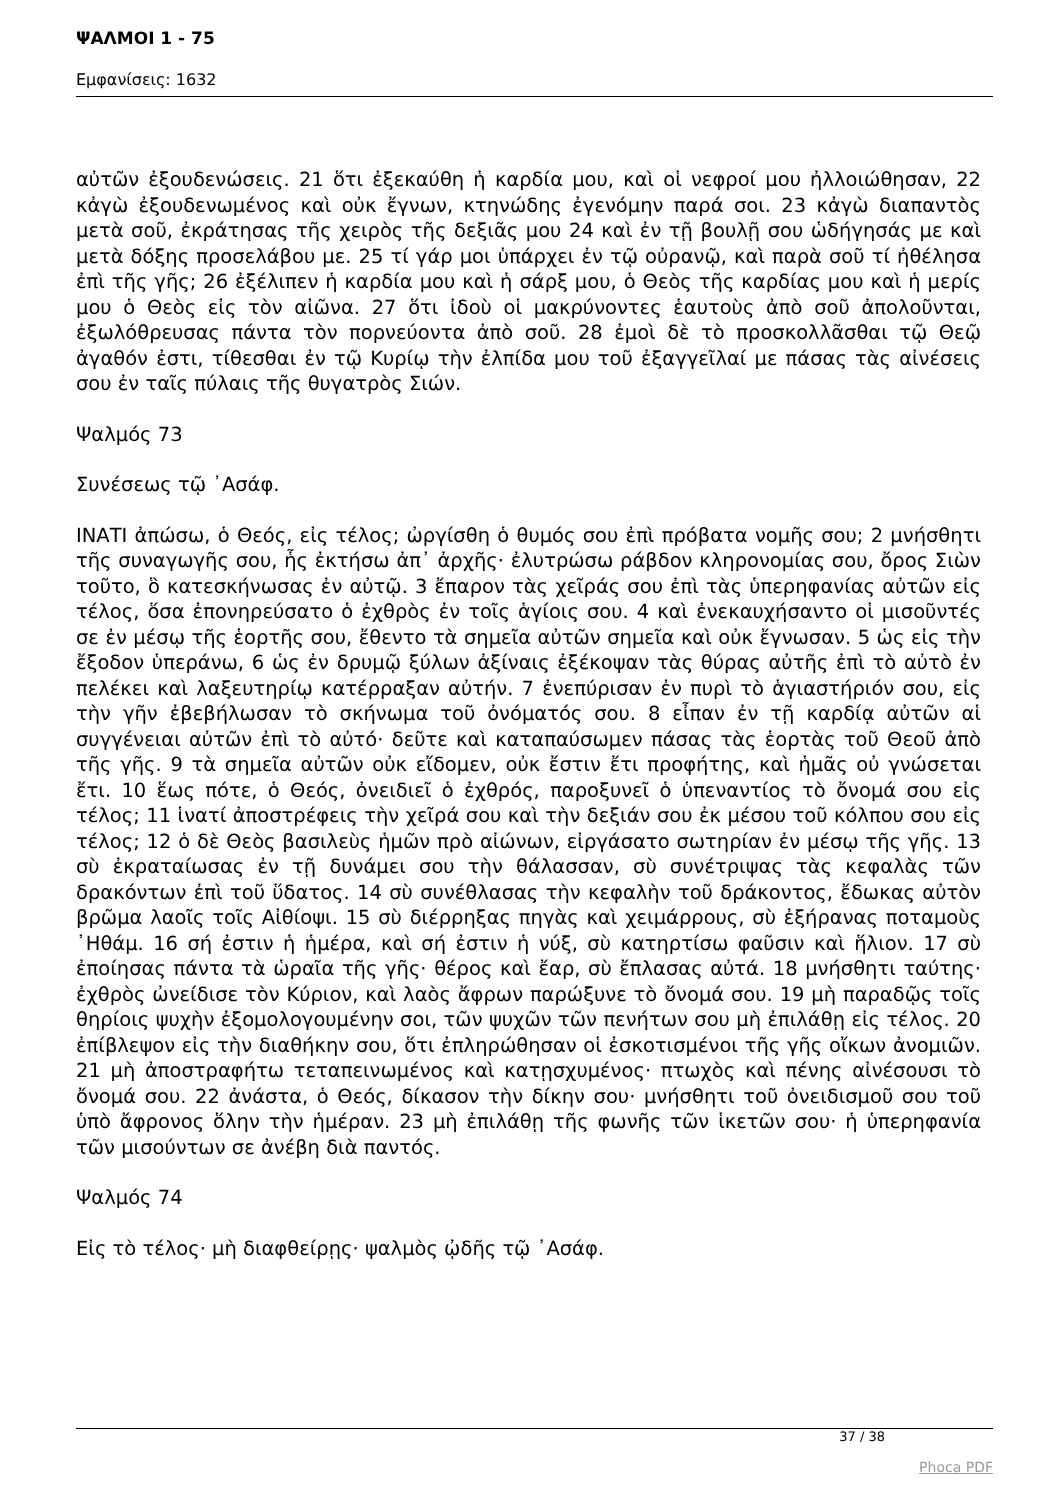ΨΑΛΜΟΙ 1 - 75
Εμφανίσεις: 1632
αὐτῶν ἐξουδενώσεις. 21 ὅτι ἐξεκαύθη ἡ καρδία μου, καὶ οἱ νεφροί μου ἠλλοιώθησαν, 22 κἀγὼ ἐξουδενωμένος καὶ οὐκ ἔγνων, κτηνώδης ἐγενόμην παρά σοι. 23 κἀγὼ διαπαντὸς μετὰ σοῦ, ἐκράτησας τῆς χειρὸς τῆς δεξιᾶς μου 24 καὶ ἐν τῇ βουλῇ σου ὡδήγησάς με καὶ μετὰ δόξης προσελάβου με. 25 τί γάρ μοι ὑπάρχει ἐν τῷ οὐρανῷ, καὶ παρὰ σοῦ τί ἠθέλησα ἐπὶ τῆς γῆς; 26 ἐξέλιπεν ἡ καρδία μου καὶ ἡ σάρξ μου, ὁ Θεὸς τῆς καρδίας μου καὶ ἡ μερίς μου ὁ Θεὸς εἰς τὸν αἰῶνα. 27 ὅτι ἰδοὺ οἱ μακρύνοντες ἑαυτοὺς ἀπὸ σοῦ ἀπολοῦνται, ἐξωλόθρευσας πάντα τὸν πορνεύοντα ἀπὸ σοῦ. 28 ἐμοὶ δὲ τὸ προσκολλᾶσθαι τῷ Θεῷ ἀγαθόν ἐστι, τίθεσθαι ἐν τῷ Κυρίῳ τὴν ἐλπίδα μου τοῦ ἐξαγγεῖλαί με πάσας τὰς αἰνέσεις σου ἐν ταῖς πύλαις τῆς θυγατρὸς Σιών.
Ψαλμός 73
Συνέσεως τῷ ᾿Ασάφ.
ΙΝΑΤΙ ἀπώσω, ὁ Θεός, εἰς τέλος; ὠργίσθη ὁ θυμός σου ἐπὶ πρόβατα νομῆς σου; 2 μνήσθητι τῆς συναγωγῆς σου, ἧς ἐκτήσω ἀπ᾿ ἀρχῆς· ἐλυτρώσω ράβδον κληρονομίας σου, ὄρος Σιὼν τοῦτο, ὃ κατεσκήνωσας ἐν αὐτῷ. 3 ἔπαρον τὰς χεῖράς σου ἐπὶ τὰς ὑπερηφανίας αὐτῶν εἰς τέλος, ὅσα ἐπονηρεύσατο ὁ ἐχθρὸς ἐν τοῖς ἁγίοις σου. 4 καὶ ἐνεκαυχήσαντο οἱ μισοῦντές σε ἐν μέσῳ τῆς ἑορτῆς σου, ἔθεντο τὰ σημεῖα αὐτῶν σημεῖα καὶ οὐκ ἔγνωσαν. 5 ὡς εἰς τὴν ἔξοδον ὑπεράνω, 6 ὡς ἐν δρυμῷ ξύλων ἀξίναις ἐξέκοψαν τὰς θύρας αὐτῆς ἐπὶ τὸ αὐτὸ ἐν πελέκει καὶ λαξευτηρίῳ κατέρραξαν αὐτήν. 7 ἐνεπύρισαν ἐν πυρὶ τὸ ἁγιαστήριόν σου, εἰς τὴν γῆν ἐβεβήλωσαν τὸ σκήνωμα τοῦ ὀνόματός σου. 8 εἶπαν ἐν τῇ καρδίᾳ αὐτῶν αἱ συγγένειαι αὐτῶν ἐπὶ τὸ αὐτό· δεῦτε καὶ καταπαύσωμεν πάσας τὰς ἑορτὰς τοῦ Θεοῦ ἀπὸ τῆς γῆς. 9 τὰ σημεῖα αὐτῶν οὐκ εἴδομεν, οὐκ ἔστιν ἔτι προφήτης, καὶ ἡμᾶς οὐ γνώσεται ἔτι. 10 ἕως πότε, ὁ Θεός, ὀνειδιεῖ ὁ ἐχθρός, παροξυνεῖ ὁ ὑπεναντίος τὸ ὄνομά σου εἰς τέλος; 11 ἱνατί ἀποστρέφεις τὴν χεῖρά σου καὶ τὴν δεξιάν σου ἐκ μέσου τοῦ κόλπου σου εἰς τέλος; 12 ὁ δὲ Θεὸς βασιλεὺς ἡμῶν πρὸ αἰώνων, εἰργάσατο σωτηρίαν ἐν μέσῳ τῆς γῆς. 13 σὺ ἐκραταίωσας ἐν τῇ δυνάμει σου τὴν θάλασσαν, σὺ συνέτριψας τὰς κεφαλὰς τῶν δρακόντων ἐπὶ τοῦ ὕδατος. 14 σὺ συνέθλασας τὴν κεφαλὴν τοῦ δράκοντος, ἔδωκας αὐτὸν βρῶμα λαοῖς τοῖς Αἰθίοψι. 15 σὺ διέρρηξας πηγὰς καὶ χειμάρρους, σὺ ἐξήρανας ποταμοὺς ᾿Ηθάμ. 16 σή ἐστιν ἡ ἡμέρα, καὶ σή ἐστιν ἡ νύξ, σὺ κατηρτίσω φαῦσιν καὶ ἥλιον. 17 σὺ ἐποίησας πάντα τὰ ὡραῖα τῆς γῆς· θέρος καὶ ἔαρ, σὺ ἔπλασας αὐτά. 18 μνήσθητι ταύτης· ἐχθρὸς ὠνείδισε τὸν Κύριον, καὶ λαὸς ἄφρων παρώξυνε τὸ ὄνομά σου. 19 μὴ παραδῷς τοῖς θηρίοις ψυχὴν ἐξομολογουμένην σοι, τῶν ψυχῶν τῶν πενήτων σου μὴ ἐπιλάθῃ εἰς τέλος. 20 ἐπίβλεψον εἰς τὴν διαθήκην σου, ὅτι ἐπληρώθησαν οἱ ἐσκοτισμένοι τῆς γῆς οἴκων ἀνομιῶν. 21 μὴ ἀποστραφήτω τεταπεινωμένος καὶ κατῃσχυμένος· πτωχὸς καὶ πένης αἰνέσουσι τὸ ὄνομά σου. 22 ἀνάστα, ὁ Θεός, δίκασον τὴν δίκην σου· μνήσθητι τοῦ ὀνειδισμοῦ σου τοῦ ὑπὸ ἄφρονος ὅλην τὴν ἡμέραν. 23 μὴ ἐπιλάθῃ τῆς φωνῆς τῶν ἱκετῶν σου· ἡ ὑπερηφανία τῶν μισούντων σε ἀνέβη διὰ παντός.
Ψαλμός 74
Εἰς τὸ τέλος· μὴ διαφθείρῃς· ψαλμὸς ᾠδῆς τῷ ᾿Ασάφ.
37 / 38
Phoca PDF